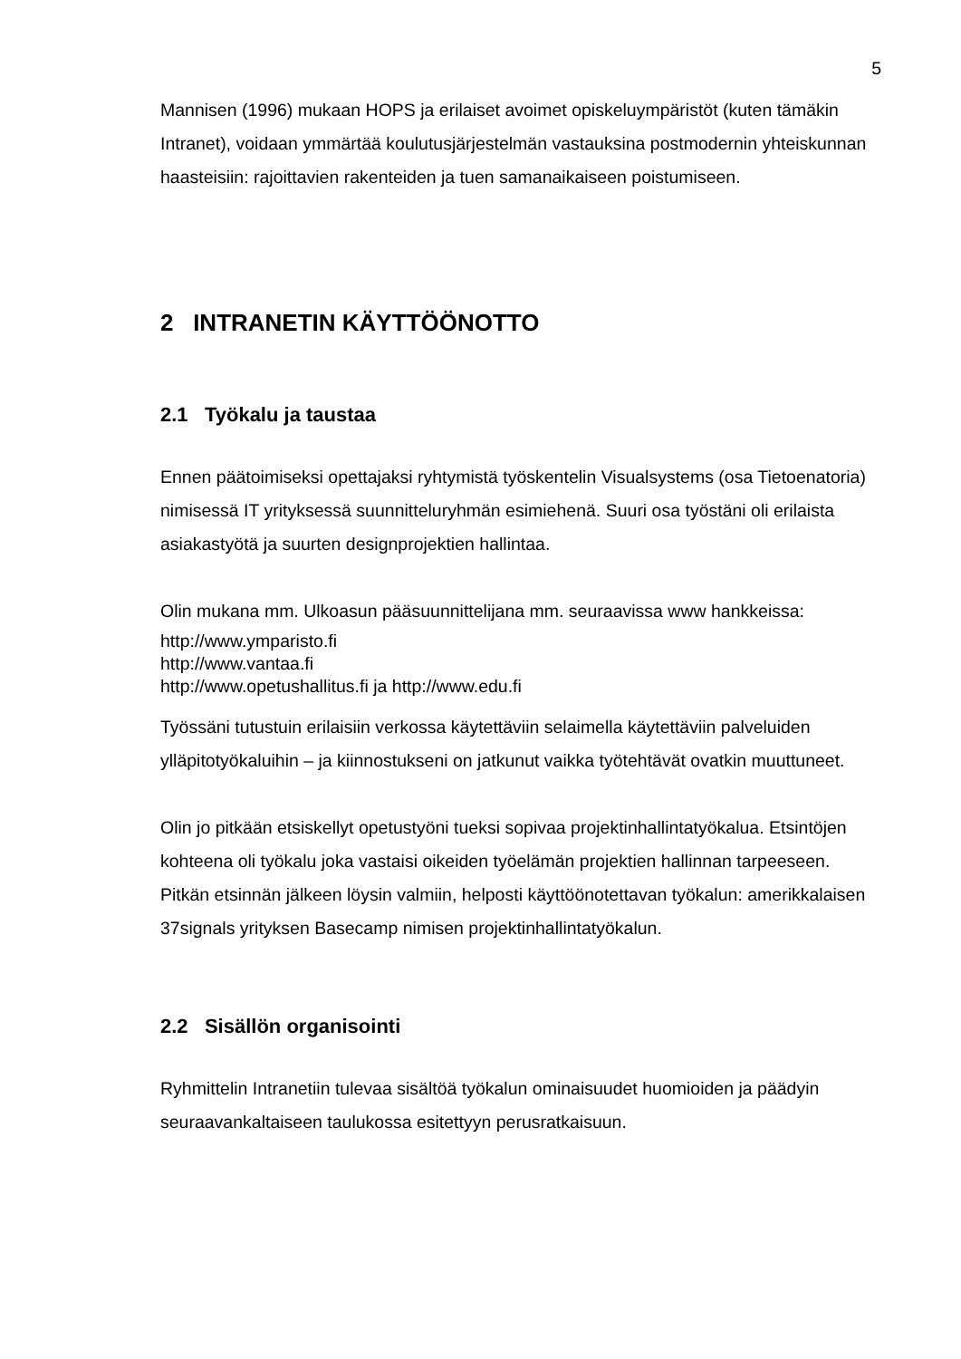5
Mannisen (1996) mukaan HOPS ja erilaiset avoimet opiskeluympäristöt (kuten tämäkin Intranet), voidaan ymmärtää koulutusjärjestelmän vastauksina postmodernin yhteiskunnan haasteisiin: rajoittavien rakenteiden ja tuen samanaikaiseen poistumiseen.
2 INTRANETIN KÄYTTÖÖNOTTO
2.1 Työkalu ja taustaa
Ennen päätoimiseksi opettajaksi ryhtymistä työskentelin Visualsystems (osa Tietoenatoria) nimisessä IT yrityksessä suunnitteluryhmän esimiehenä. Suuri osa työstäni oli erilaista asiakastyötä ja suurten designprojektien hallintaa.
Olin mukana mm. Ulkoasun pääsuunnittelijana mm. seuraavissa www hankkeissa:
http://www.ymparisto.fi
http://www.vantaa.fi
http://www.opetushallitus.fi ja http://www.edu.fi
Työssäni tutustuin erilaisiin verkossa käytettäviin selaimella käytettäviin palveluiden ylläpitotyökaluihin – ja kiinnostukseni on jatkunut vaikka työtehtävät ovatkin muuttuneet.
Olin jo pitkään etsiskellyt opetustyöni tueksi sopivaa projektinhallintatyökalua. Etsintöjen kohteena oli työkalu joka vastaisi oikeiden työelämän projektien hallinnan tarpeeseen. Pitkän etsinnän jälkeen löysin valmiin, helposti käyttöönotettavan työkalun: amerikkalaisen 37signals yrityksen Basecamp nimisen projektinhallintatyökalun.
2.2 Sisällön organisointi
Ryhmittelin Intranetiin tulevaa sisältöä työkalun ominaisuudet huomioiden ja päädyin seuraavankaltaiseen taulukossa esitettyyn perusratkaisuun.